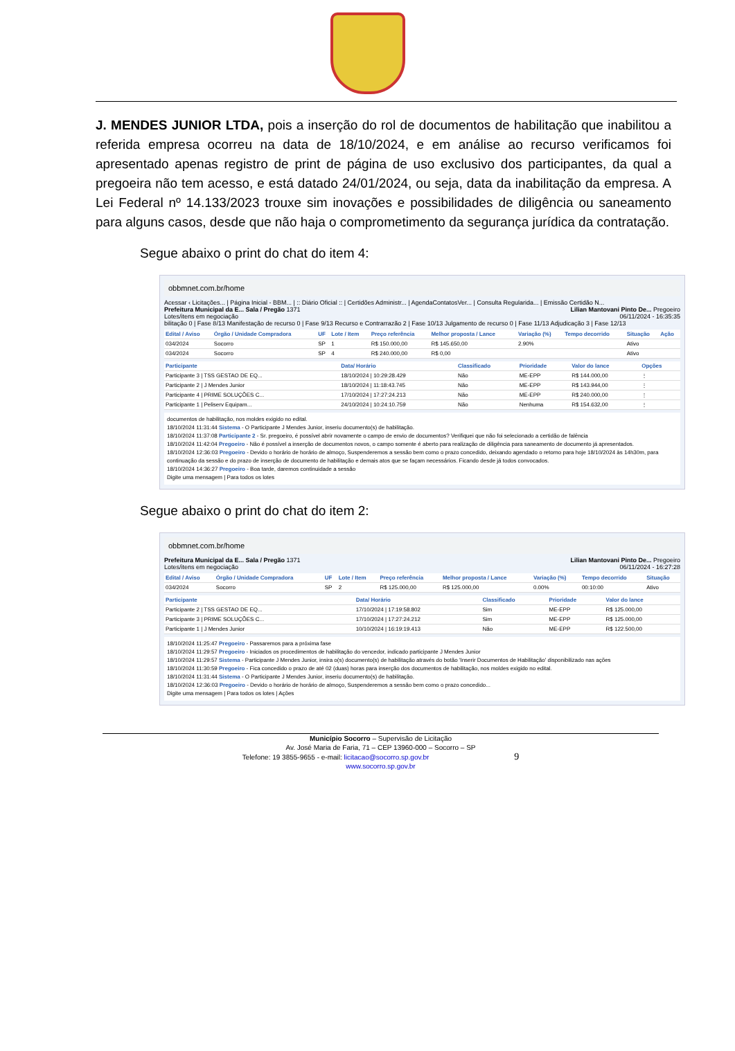J. MENDES JUNIOR LTDA, pois a inserção do rol de documentos de habilitação que inabilitou a referida empresa ocorreu na data de 18/10/2024, e em análise ao recurso verificamos foi apresentado apenas registro de print de página de uso exclusivo dos participantes, da qual a pregoeira não tem acesso, e está datado 24/01/2024, ou seja, data da inabilitação da empresa. A Lei Federal nº 14.133/2023 trouxe sim inovações e possibilidades de diligência ou saneamento para alguns casos, desde que não haja o comprometimento da segurança jurídica da contratação.
Segue abaixo o print do chat do item 4:
obbmnet.com.br/home
Acessar ‹ Licitações... | Página Inicial - BBM... | :: Diário Oficial :: | Certidões Administr... | AgendaContatosVer... | Consulta Regularida... | Emissão Certidão N...
Prefeitura Municipal da E... Sala / Pregão 1371 Lilian Mantovani Pinto De... Pregoeiro
Lotes/itens em negociação 06/11/2024 - 16:35:35
bilitação 0 | Fase 8/13 Manifestação de recurso 0 | Fase 9/13 Recurso e Contrarrazão 2 | Fase 10/13 Julgamento de recurso 0 | Fase 11/13 Adjudicação 3 | Fase 12/13
| Edital / Aviso | Órgão / Unidade Compradora | UF | Lote / Item | Preço referência | Melhor proposta / Lance | Variação (%) | Tempo decorrido | Situação | Ação |
| --- | --- | --- | --- | --- | --- | --- | --- | --- | --- |
| 034/2024 | Socorro | SP | 1 | R$ 150.000,00 | R$ 145.650,00 | 2.90% | | Ativo | |
| 034/2024 | Socorro | SP | 4 | R$ 240.000,00 | R$ 0,00 | | | Ativo | |
| Participante | Data/ Horário | Classificado | Prioridade | Valor do lance | Opções |
| --- | --- | --- | --- | --- | --- |
| Participante 3 / TSS GESTAO DE EQ... | 18/10/2024 / 10:29:28.429 | Não | ME-EPP | R$ 144.000,00 | ⋮ |
| Participante 2 / J Mendes Junior | 18/10/2024 / 11:18:43.745 | Não | ME-EPP | R$ 143.944,00 | ⋮ |
| Participante 4 / PRIME SOLUÇÕES C... | 17/10/2024 / 17:27:24.213 | Não | ME-EPP | R$ 240.000,00 | ⋮ |
| Participante 1 / Peliserv Equipam... | 24/10/2024 / 10:24:10.759 | Não | Nenhuma | R$ 154.632,00 | ⋮ |
documentos de habilitação, nos moldes exigido no edital.
18/10/2024 11:31:44 Sistema - O Participante J Mendes Junior, inseriu documento(s) de habilitação.
18/10/2024 11:37:08 Participante 2 - Sr. pregoeiro, é possível abrir novamente o campo de envio de documentos? Verifiquei que não foi selecionado a certidão de falência
18/10/2024 11:42:04 Pregoeiro - Não é possível a inserção de documentos novos, o campo somente é aberto para realização de diligência para saneamento de documento já apresentados.
18/10/2024 12:36:03 Pregoeiro - Devido o horário de horário de almoço, Suspenderemos a sessão bem como o prazo concedido, deixando agendado o retorno para hoje 18/10/2024 às 14h30m, para continuação da sessão e do prazo de inserção de documento de habilitação e demais atos que se façam necessários. Ficando desde já todos convocados.
18/10/2024 14:36:27 Pregoeiro - Boa tarde, daremos continuidade a sessão
Digite uma mensagem | Para todos os lotes
Segue abaixo o print do chat do item 2:
obbmnet.com.br/home
Prefeitura Municipal da E... Sala / Pregão 1371 Lilian Mantovani Pinto De... Pregoeiro
Lotes/itens em negociação 06/11/2024 - 16:27:28
| Edital / Aviso | Órgão / Unidade Compradora | UF | Lote / Item | Preço referência | Melhor proposta / Lance | Variação (%) | Tempo decorrido | Situação |
| --- | --- | --- | --- | --- | --- | --- | --- | --- |
| 034/2024 | Socorro | SP | 2 | R$ 125.000,00 | R$ 125.000,00 | 0.00% | 00:10:00 | Ativo |
| Participante | Data/ Horário | Classificado | Prioridade | Valor do lance |
| --- | --- | --- | --- | --- |
| Participante 2 / TSS GESTAO DE EQ... | 17/10/2024 / 17:19:58.802 | Sim | ME-EPP | R$ 125.000,00 |
| Participante 3 / PRIME SOLUÇÕES C... | 17/10/2024 / 17:27:24.212 | Sim | ME-EPP | R$ 125.000,00 |
| Participante 1 / J Mendes Junior | 10/10/2024 / 16:19:19.413 | Não | ME-EPP | R$ 122.500,00 |
18/10/2024 11:25:47 Pregoeiro - Passaremos para a próxima fase
18/10/2024 11:29:57 Pregoeiro - Iniciados os procedimentos de habilitação do vencedor, indicado participante J Mendes Junior
18/10/2024 11:29:57 Sistema - Participante J Mendes Junior, insira o(s) documento(s) de habilitação através do botão 'Inserir Documentos de Habilitação' disponibilizado nas ações
18/10/2024 11:30:59 Pregoeiro - Fica concedido o prazo de até 02 (duas) horas para inserção dos documentos de habilitação, nos moldes exigido no edital.
18/10/2024 11:31:44 Sistema - O Participante J Mendes Junior, inseriu documento(s) de habilitação.
18/10/2024 12:36:03 Pregoeiro - Devido o horário de horário de almoço, Suspenderemos a sessão bem como o prazo concedido...
Digite uma mensagem | Para todos os lotes | Ações
Município Socorro – Supervisão de Licitação
Av. José Maria de Faria, 71 – CEP 13960-000 – Socorro – SP
Telefone: 19 3855-9655 - e-mail: licitacao@socorro.sp.gov.br 9
www.socorro.sp.gov.br